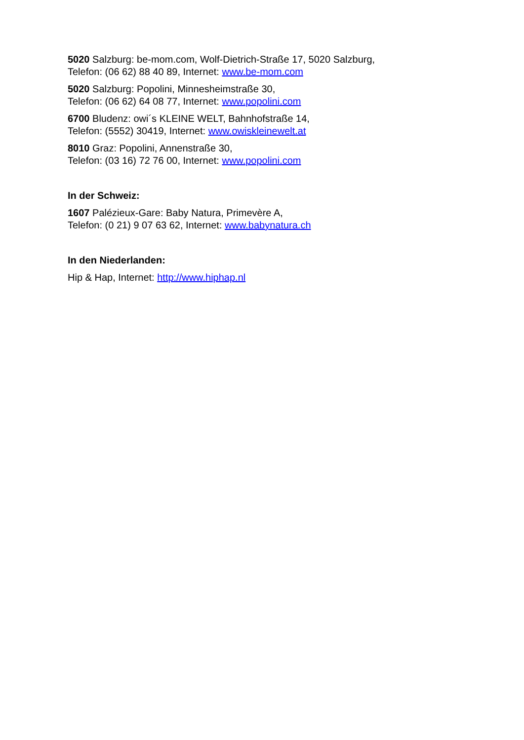5020 Salzburg: be-mom.com, Wolf-Dietrich-Straße 17, 5020 Salzburg,
Telefon: (06 62) 88 40 89, Internet: www.be-mom.com
5020 Salzburg: Popolini, Minnesheimstraße 30,
Telefon: (06 62) 64 08 77, Internet: www.popolini.com
6700 Bludenz: owi´s KLEINE WELT, Bahnhofstraße 14,
Telefon: (5552) 30419, Internet: www.owiskleinewelt.at
8010 Graz: Popolini, Annenstraße 30,
Telefon: (03 16) 72 76 00, Internet: www.popolini.com
In der Schweiz:
1607 Palézieux-Gare: Baby Natura, Primevère A,
Telefon: (0 21) 9 07 63 62, Internet: www.babynatura.ch
In den Niederlanden:
Hip & Hap, Internet: http://www.hiphap.nl